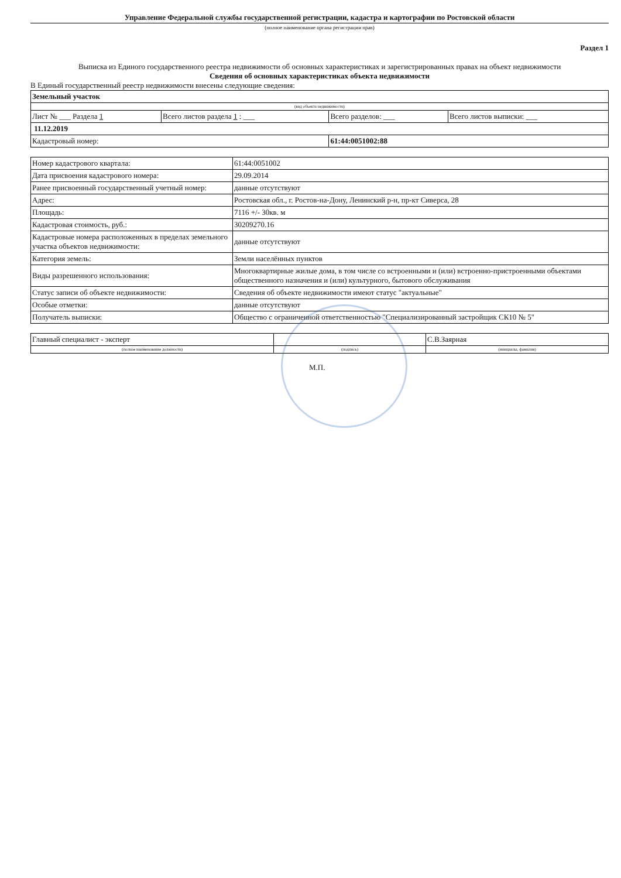Управление Федеральной службы государственной регистрации, кадастра и картографии по Ростовской области
(полное наименование органа регистрации прав)
Раздел 1
Выписка из Единого государственного реестра недвижимости об основных характеристиках и зарегистрированных правах на объект недвижимости
Сведения об основных характеристиках объекта недвижимости
В Единый государственный реестр недвижимости внесены следующие сведения:
| Земельный участок | | | |
| (вид объекта недвижимости) | | | |
| Лист № ___ Раздела 1 | Всего листов раздела 1 : ___ | Всего разделов: ___ | Всего листов выписки: ___ |
| 11.12.2019 | | | |
| Кадастровый номер: | | 61:44:0051002:88 | |
| Номер кадастрового квартала: | 61:44:0051002 |
| Дата присвоения кадастрового номера: | 29.09.2014 |
| Ранее присвоенный государственный учетный номер: | данные отсутствуют |
| Адрес: | Ростовская обл., г. Ростов-на-Дону, Ленинский р-н, пр-кт Сиверса, 28 |
| Площадь: | 7116 +/- 30кв. м |
| Кадастровая стоимость, руб.: | 30209270.16 |
| Кадастровые номера расположенных в пределах земельного участка объектов недвижимости: | данные отсутствуют |
| Категория земель: | Земли населённых пунктов |
| Виды разрешенного использования: | Многоквартирные жилые дома, в том числе со встроенными и (или) встроенно-пристроенными объектами общественного назначения и (или) культурного, бытового обслуживания |
| Статус записи об объекте недвижимости: | Сведения об объекте недвижимости имеют статус "актуальные" |
| Особые отметки: | данные отсутствуют |
| Получатель выписки: | Общество с ограниченной ответственностью "Специализированный застройщик СК10 № 5" |
| Главный специалист - эксперт | | С.В.Заярная |
| (полное наименование должности) | (подпись) | (инициалы, фамилия) |
М.П.